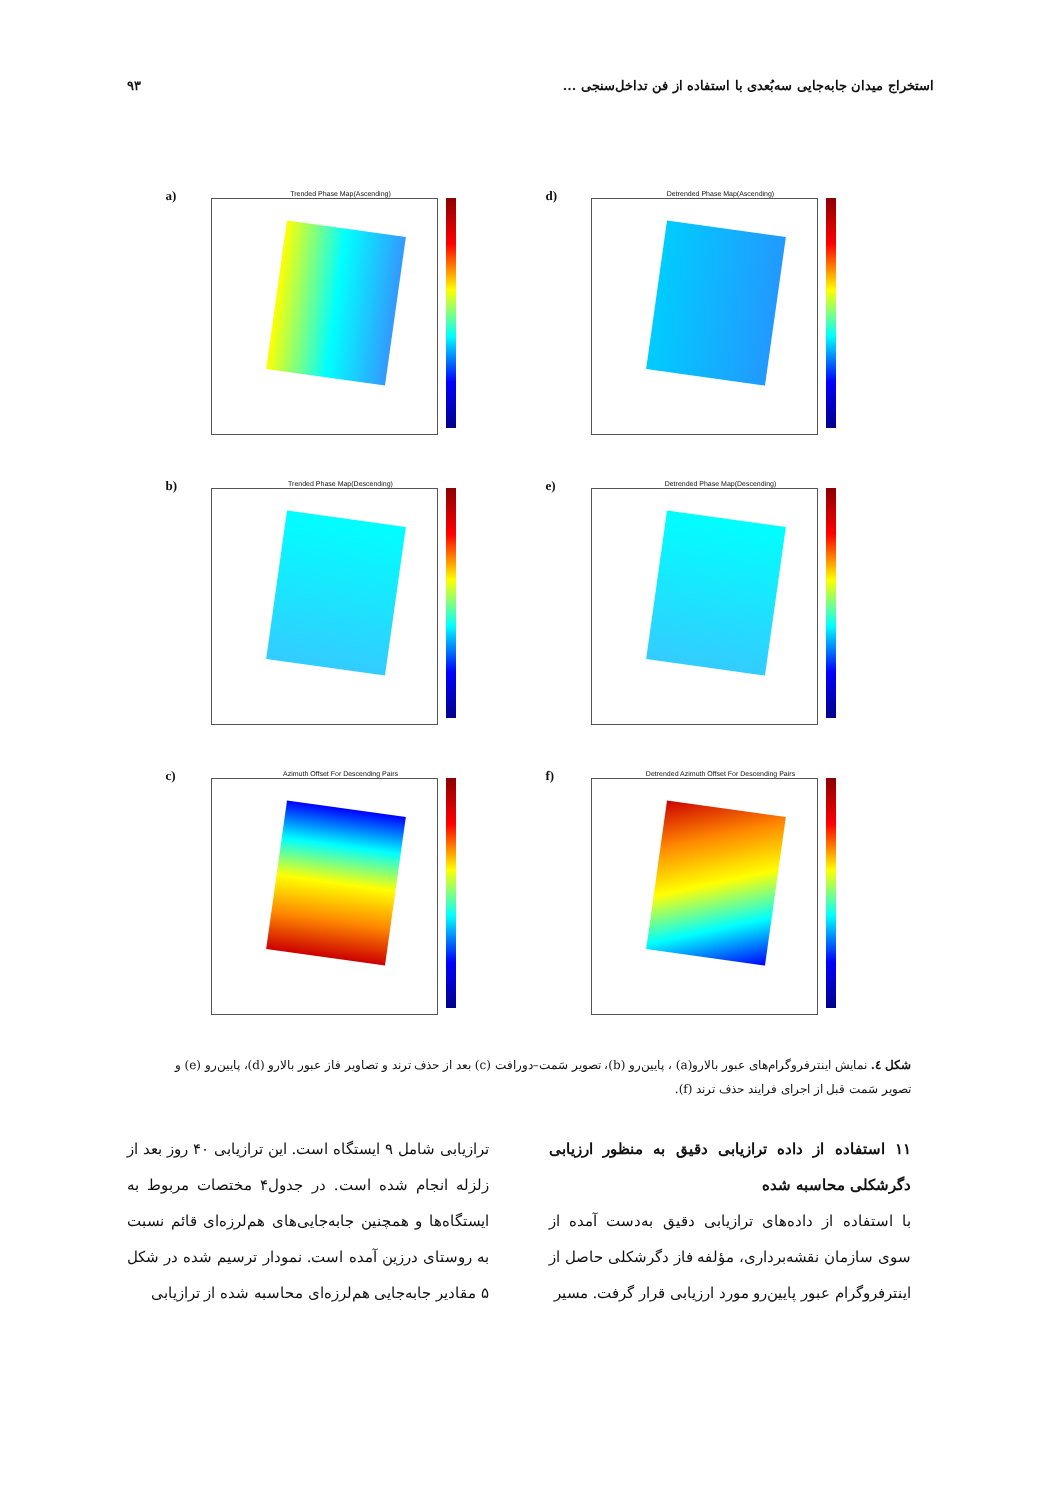استخراج میدان جابه‌جایی سه‌بُعدی با استفاده از فن تداخل‌سنجی ... ۹۳
a)
Trended Phase Map(Ascending)
d)
Detrended Phase Map(Ascending)
b)
Trended Phase Map(Descending)
e)
Detrended Phase Map(Descending)
c)
Azimuth Offset For Descending Pairs
f)
Detrended Azimuth Offset For Descending Pairs
شکل ٤. نمایش اینترفروگرام‌های عبور بالارو(a) ، پایین‌رو (b)، تصویر سَمت–دورافت (c) بعد از حذف ترند و تصاویر فاز عبور بالارو (d)، پایین‌رو (e) و تصویر سَمت قبل از اجرای فرایند حذف ترند (f).
۱۱ استفاده از داده ترازیابی دقیق به منظور ارزیابی دگرشکلی محاسبه شده
با استفاده از داده‌های ترازیابی دقیق به‌دست آمده از سوی سازمان نقشه‌برداری، مؤلفه فاز دگرشکلی حاصل از اینترفروگرام عبور پایین‌رو مورد ارزیابی قرار گرفت. مسیر
ترازیابی شامل ۹ ایستگاه است. این ترازیابی ۴۰ روز بعد از زلزله انجام شده است. در جدول۴ مختصات مربوط به ایستگاه‌ها و همچنین جابه‌جایی‌های هم‌لرزه‌ای قائم نسبت به روستای درزین آمده است. نمودار ترسیم شده در شکل ۵ مقادیر جابه‌جایی هم‌لرزه‌ای محاسبه شده از ترازیابی